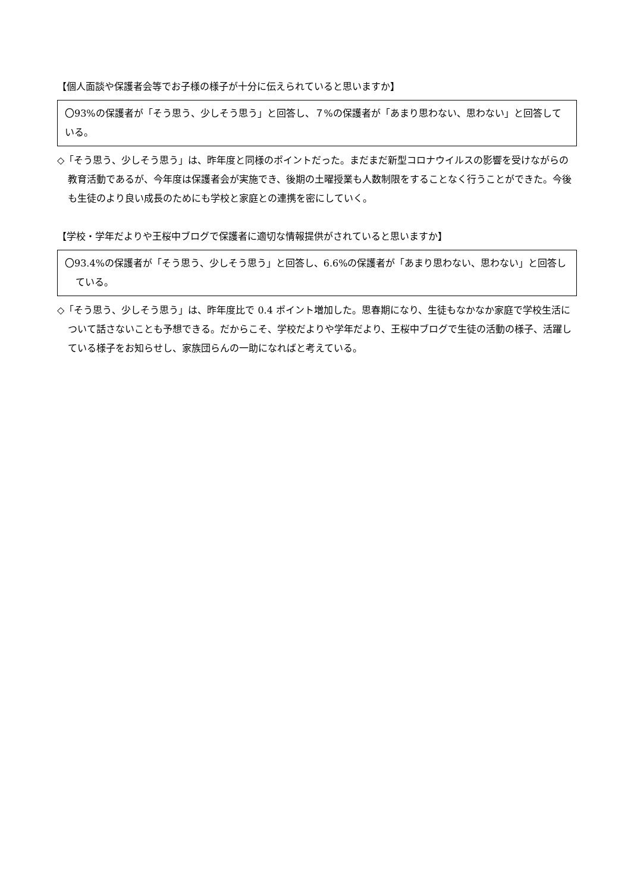【個人面談や保護者会等でお子様の様子が十分に伝えられていると思いますか】
〇93%の保護者が「そう思う、少しそう思う」と回答し、７%の保護者が「あまり思わない、思わない」と回答している。
◇「そう思う、少しそう思う」は、昨年度と同様のポイントだった。まだまだ新型コロナウイルスの影響を受けながらの教育活動であるが、今年度は保護者会が実施でき、後期の土曜授業も人数制限をすることなく行うことができた。今後も生徒のより良い成長のためにも学校と家庭との連携を密にしていく。
【学校・学年だよりや王桜中ブログで保護者に適切な情報提供がされていると思いますか】
〇93.4%の保護者が「そう思う、少しそう思う」と回答し、6.6%の保護者が「あまり思わない、思わない」と回答している。
◇「そう思う、少しそう思う」は、昨年度比で 0.4 ポイント増加した。思春期になり、生徒もなかなか家庭で学校生活について話さないことも予想できる。だからこそ、学校だよりや学年だより、王桜中ブログで生徒の活動の様子、活躍している様子をお知らせし、家族団らんの一助になればと考えている。